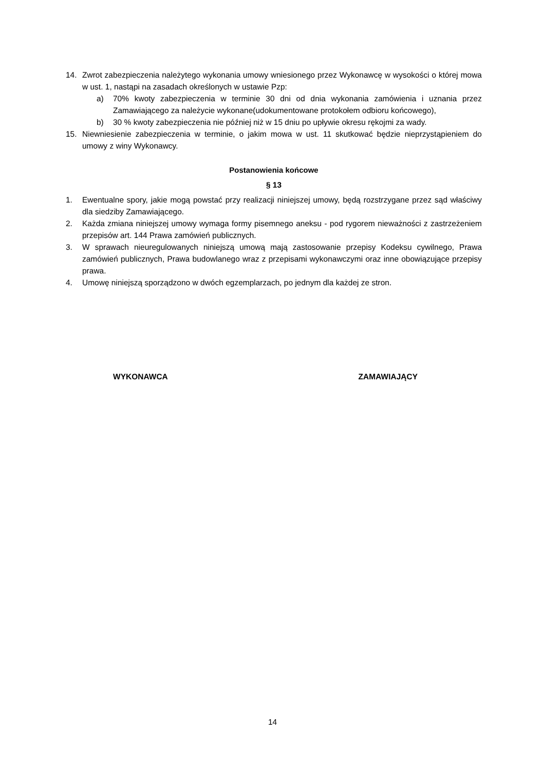14. Zwrot zabezpieczenia należytego wykonania umowy wniesionego przez Wykonawcę w wysokości o której mowa w ust. 1, nastąpi na zasadach określonych w ustawie Pzp:
a) 70% kwoty zabezpieczenia w terminie 30 dni od dnia wykonania zamówienia i uznania przez Zamawiającego za należycie wykonane(udokumentowane protokołem odbioru końcowego),
b) 30 % kwoty zabezpieczenia nie później niż w 15 dniu po upływie okresu rękojmi za wady.
15. Niewniesienie zabezpieczenia w terminie, o jakim mowa w ust. 11 skutkować będzie nieprzystąpieniem do umowy z winy Wykonawcy.
Postanowienia końcowe
§ 13
1. Ewentualne spory, jakie mogą powstać przy realizacji niniejszej umowy, będą rozstrzygane przez sąd właściwy dla siedziby Zamawiającego.
2. Każda zmiana niniejszej umowy wymaga formy pisemnego aneksu - pod rygorem nieważności z zastrzeżeniem przepisów art. 144 Prawa zamówień publicznych.
3. W sprawach nieuregulowanych niniejszą umową mają zastosowanie przepisy Kodeksu cywilnego, Prawa zamówień publicznych, Prawa budowlanego wraz z przepisami wykonawczymi oraz inne obowiązujące przepisy prawa.
4. Umowę niniejszą sporządzono w dwóch egzemplarzach, po jednym dla każdej ze stron.
WYKONAWCA ZAMAWIAJĄCY
14